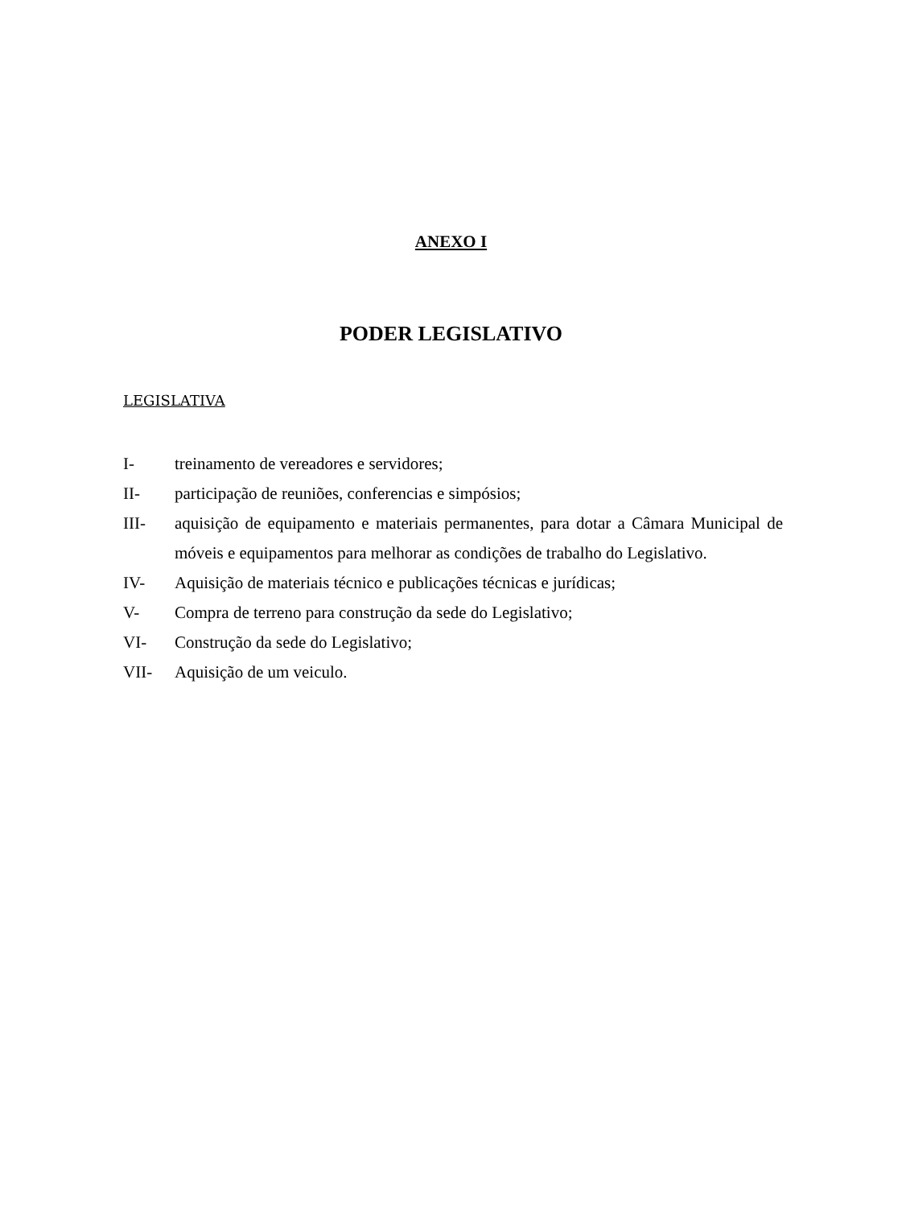ANEXO I
PODER LEGISLATIVO
LEGISLATIVA
I- treinamento de vereadores e servidores;
II- participação de reuniões, conferencias e simpósios;
III- aquisição de equipamento e materiais permanentes, para dotar a Câmara Municipal de móveis e equipamentos para melhorar as condições de trabalho do Legislativo.
IV- Aquisição de materiais técnico e publicações técnicas e jurídicas;
V- Compra de terreno para construção da sede do Legislativo;
VI- Construção da sede do Legislativo;
VII- Aquisição de um veiculo.